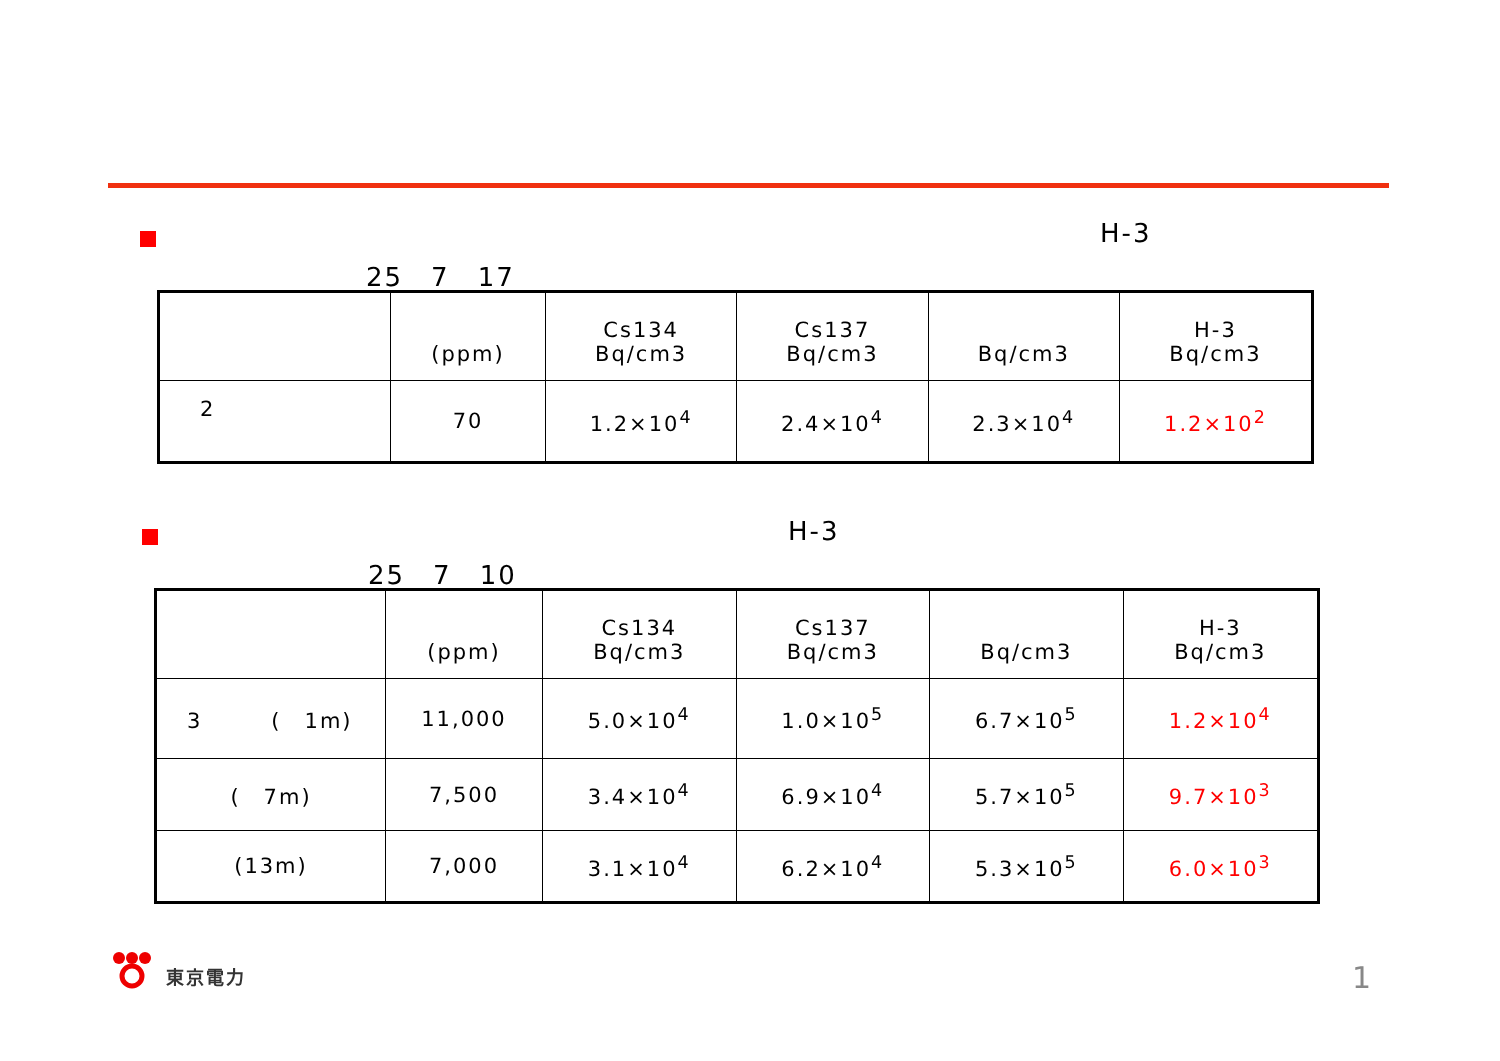H-3
25　7　17
| | (ppm) | Cs134 Bq/cm3 | Cs137 Bq/cm3 | Bq/cm3 | H-3 Bq/cm3 |
| --- | --- | --- | --- | --- | --- |
| 2 | 70 | 1.2×10<sup>4</sup> | 2.4×10<sup>4</sup> | 2.3×10<sup>4</sup> | 1.2×10<sup>2</sup> |
H-3
25　7　10
| | (ppm) | Cs134 Bq/cm3 | Cs137 Bq/cm3 | Bq/cm3 | H-3 Bq/cm3 |
| --- | --- | --- | --- | --- | --- |
| 3 ( 1m) | 11,000 | 5.0×10<sup>4</sup> | 1.0×10<sup>5</sup> | 6.7×10<sup>5</sup> | 1.2×10<sup>4</sup> |
| ( 7m) | 7,500 | 3.4×10<sup>4</sup> | 6.9×10<sup>4</sup> | 5.7×10<sup>5</sup> | 9.7×10<sup>3</sup> |
| (13m) | 7,000 | 3.1×10<sup>4</sup> | 6.2×10<sup>4</sup> | 5.3×10<sup>5</sup> | 6.0×10<sup>3</sup> |
東京電力 1